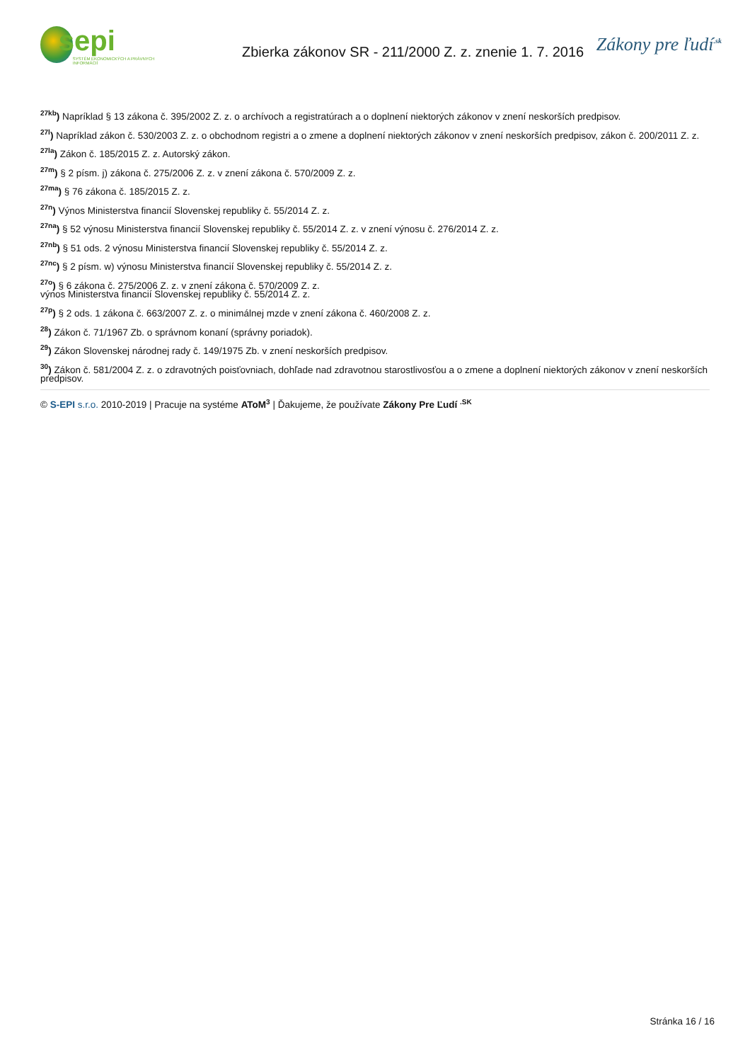sepi
SYSTÉM EKONOMICKÝCH A PRÁVNYCH INFORMÁCIÍ
Zbierka zákonov SR - 211/2000 Z. z. znenie 1. 7. 2016
Zákony pre ľudí<sup>.sk</sup>
<sup>27kb</sup>) Napríklad § 13 zákona č. 395/2002 Z. z. o archívoch a registratúrach a o doplnení niektorých zákonov v znení neskorších predpisov.
<sup>27l</sup>) Napríklad zákon č. 530/2003 Z. z. o obchodnom registri a o zmene a doplnení niektorých zákonov v znení neskorších predpisov, zákon č. 200/2011 Z. z.
<sup>27la</sup>) Zákon č. 185/2015 Z. z. Autorský zákon.
<sup>27m</sup>) § 2 písm. j) zákona č. 275/2006 Z. z. v znení zákona č. 570/2009 Z. z.
<sup>27ma</sup>) § 76 zákona č. 185/2015 Z. z.
<sup>27n</sup>) Výnos Ministerstva financií Slovenskej republiky č. 55/2014 Z. z.
<sup>27na</sup>) § 52 výnosu Ministerstva financií Slovenskej republiky č. 55/2014 Z. z. v znení výnosu č. 276/2014 Z. z.
<sup>27nb</sup>) § 51 ods. 2 výnosu Ministerstva financií Slovenskej republiky č. 55/2014 Z. z.
<sup>27nc</sup>) § 2 písm. w) výnosu Ministerstva financií Slovenskej republiky č. 55/2014 Z. z.
<sup>27o</sup>) § 6 zákona č. 275/2006 Z. z. v znení zákona č. 570/2009 Z. z.
výnos Ministerstva financií Slovenskej republiky č. 55/2014 Z. z.
<sup>27p</sup>) § 2 ods. 1 zákona č. 663/2007 Z. z. o minimálnej mzde v znení zákona č. 460/2008 Z. z.
<sup>28</sup>) Zákon č. 71/1967 Zb. o správnom konaní (správny poriadok).
<sup>29</sup>) Zákon Slovenskej národnej rady č. 149/1975 Zb. v znení neskorších predpisov.
<sup>30</sup>) Zákon č. 581/2004 Z. z. o zdravotných poisťovniach, dohľade nad zdravotnou starostlivosťou a o zmene a doplnení niektorých zákonov v znení neskorších predpisov.
© S-EPI s.r.o. 2010-2019 | Pracuje na systéme AToM<sup>3</sup> | Ďakujeme, že používate Zákony Pre Ľudí <sup>.SK</sup>
Stránka 16 / 16